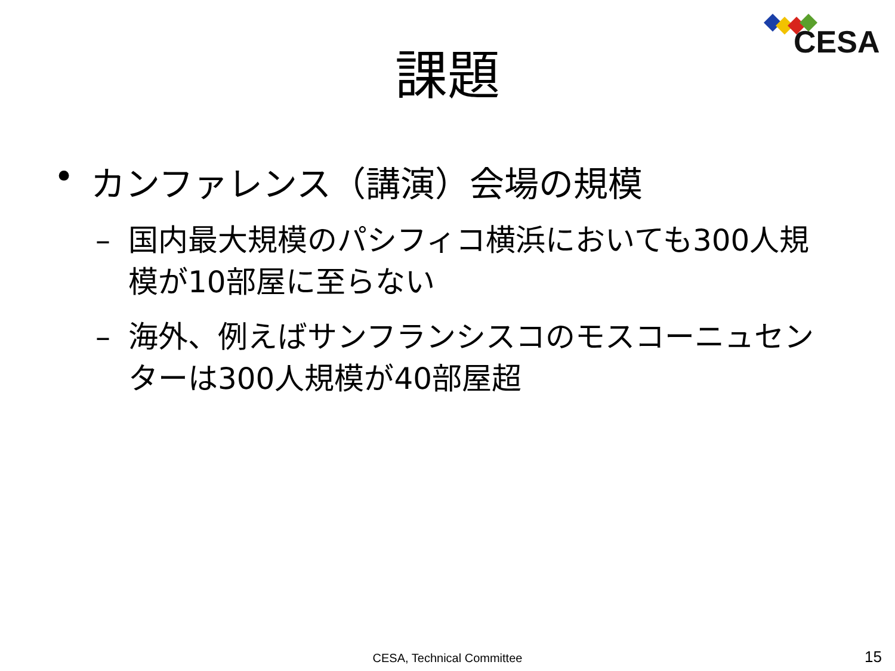CESA
課題
• カンファレンス（講演）会場の規模
– 国内最大規模のパシフィコ横浜においても300人規模が10部屋に至らない
– 海外、例えばサンフランシスコのモスコーニュセンターは300人規模が40部屋超
CESA, Technical Committee 15